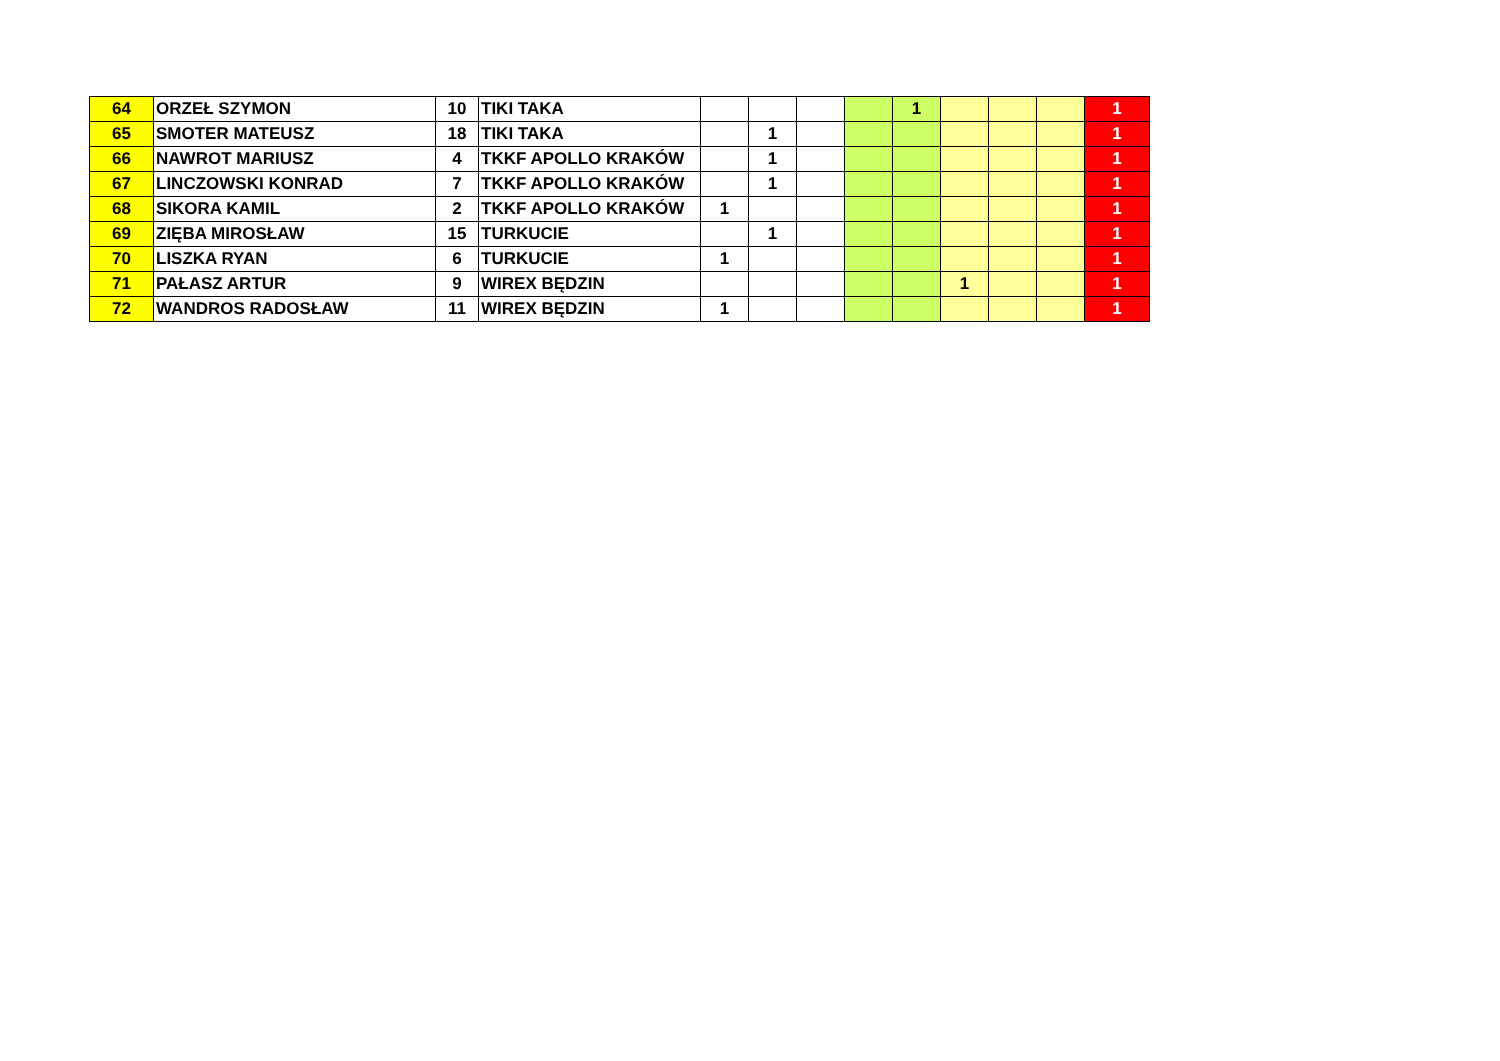| 64 | ORZEŁ SZYMON | 10 | TIKI TAKA | | | | | 1 | | | | 1 |
| 65 | SMOTER MATEUSZ | 18 | TIKI TAKA | | 1 | | | | | | | 1 |
| 66 | NAWROT MARIUSZ | 4 | TKKF APOLLO KRAKÓW | | 1 | | | | | | | 1 |
| 67 | LINCZOWSKI KONRAD | 7 | TKKF APOLLO KRAKÓW | | 1 | | | | | | | 1 |
| 68 | SIKORA KAMIL | 2 | TKKF APOLLO KRAKÓW | 1 | | | | | | | | 1 |
| 69 | ZIĘBA MIROSŁAW | 15 | TURKUCIE | | 1 | | | | | | | 1 |
| 70 | LISZKA RYAN | 6 | TURKUCIE | 1 | | | | | | | | 1 |
| 71 | PAŁASZ ARTUR | 9 | WIREX BĘDZIN | | | | | | 1 | | | 1 |
| 72 | WANDROS RADOSŁAW | 11 | WIREX BĘDZIN | 1 | | | | | | | | 1 |